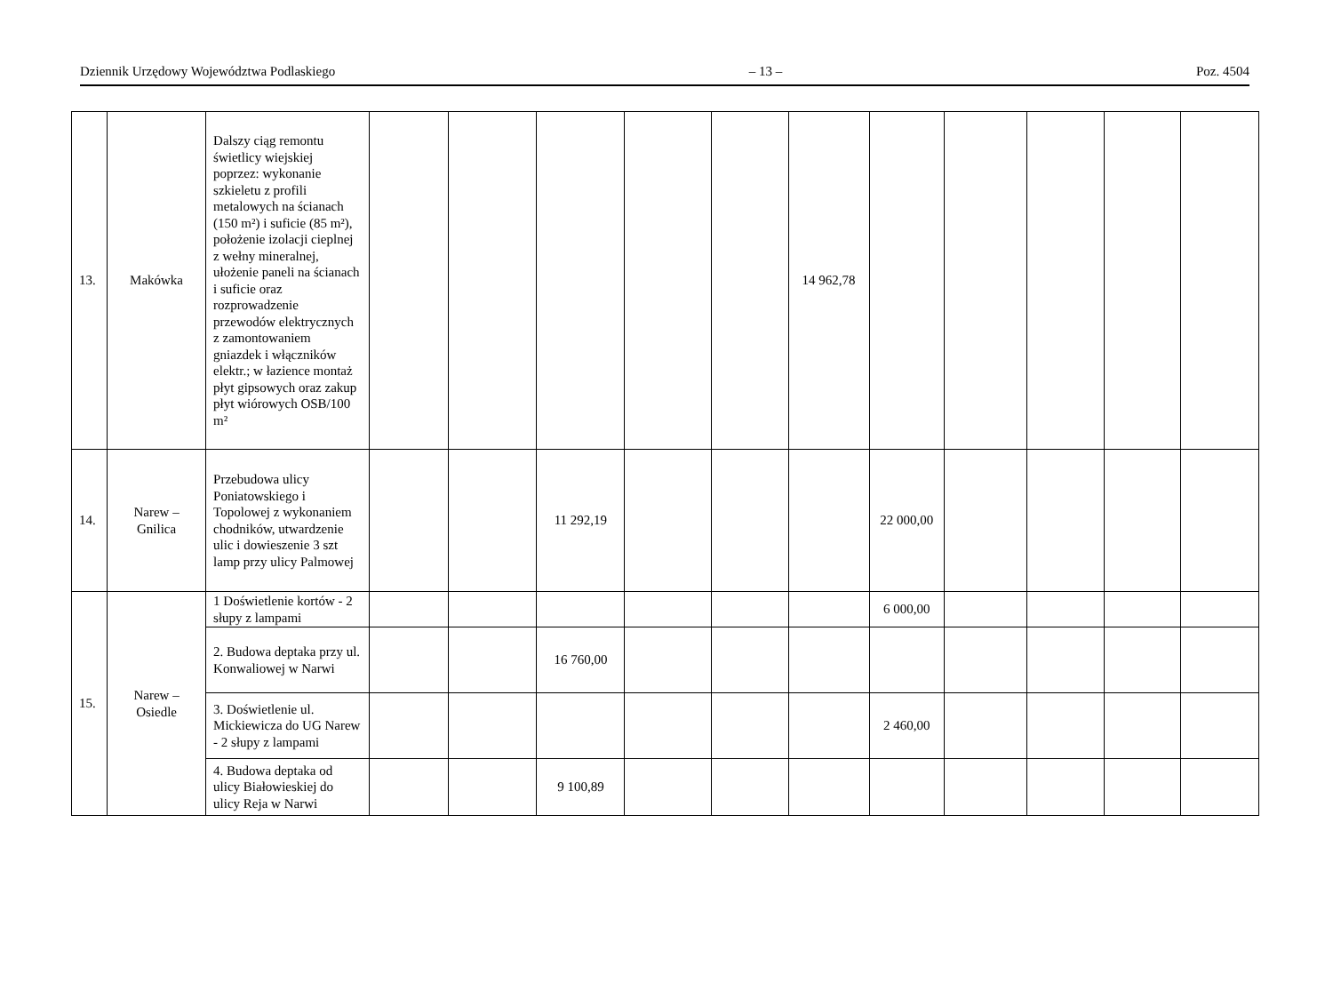Dziennik Urzędowy Województwa Podlaskiego – 13 – Poz. 4504
| 13. | Makówka | Dalszy ciąg remontu świetlicy wiejskiej poprzez: wykonanie szkieletu z profili metalowych na ścianach (150 m²) i suficie (85 m²), położenie izolacji cieplnej z wełny mineralnej, ułożenie paneli na ścianach i suficie oraz rozprowadzenie przewodów elektrycznych z zamontowaniem gniazdek i włączników elektr.; w łazience montaż płyt gipsowych oraz zakup płyt wiórowych OSB/100 m² | | | | | | 14 962,78 | | | | | |
| 14. | Narew – Gnilica | Przebudowa ulicy Poniatowskiego i Topolowej z wykonaniem chodników, utwardzenie ulic i dowieszenie 3 szt lamp przy ulicy Palmowej | | | 11 292,19 | | | | 22 000,00 | | | | |
| 15. | Narew – Osiedle | 1 Doświetlenie kortów - 2 słupy z lampami | | | | | | | 6 000,00 | | | | |
| | | 2. Budowa deptaka przy ul. Konwaliowej w Narwi | | | 16 760,00 | | | | | | | | |
| | | 3. Doświetlenie ul. Mickiewicza do UG Narew - 2 słupy z lampami | | | | | | | 2 460,00 | | | | |
| | | 4. Budowa deptaka od ulicy Białowieskiej do ulicy Reja w Narwi | | | 9 100,89 | | | | | | | | |